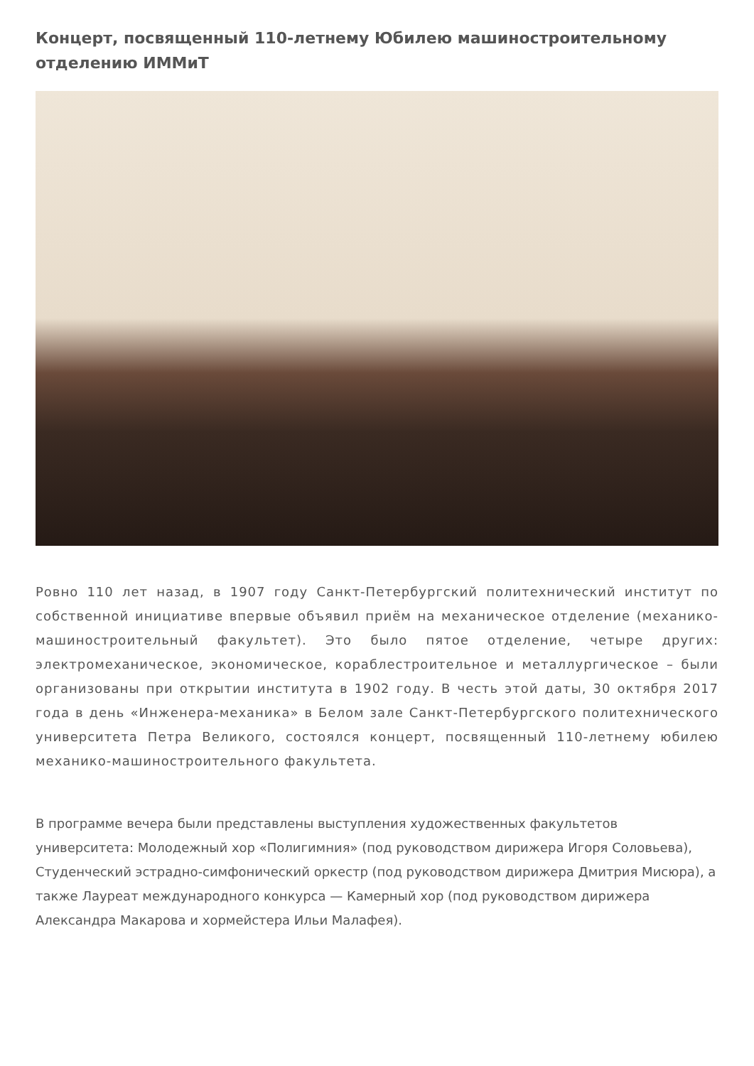Концерт, посвященный 110-летнему Юбилею машиностроительному отделению ИММиТ
Ровно 110 лет назад, в 1907 году Санкт-Петербургский политехнический институт по собственной инициативе впервые объявил приём на механическое отделение (механико-машиностроительный факультет). Это было пятое отделение, четыре других: электромеханическое, экономическое, кораблестроительное и металлургическое – были организованы при открытии института в 1902 году. В честь этой даты, 30 октября 2017 года в день «Инженера-механика» в Белом зале Санкт-Петербургского политехнического университета Петра Великого, состоялся концерт, посвященный 110-летнему юбилею механико-машиностроительного факультета.
В программе вечера были представлены выступления художественных факультетов университета: Молодежный хор «Полигимния» (под руководством дирижера Игоря Соловьева), Студенческий эстрадно-симфонический оркестр (под руководством дирижера Дмитрия Мисюра), а также Лауреат международного конкурса — Камерный хор (под руководством дирижера Александра Макарова и хормейстера Ильи Малафея).